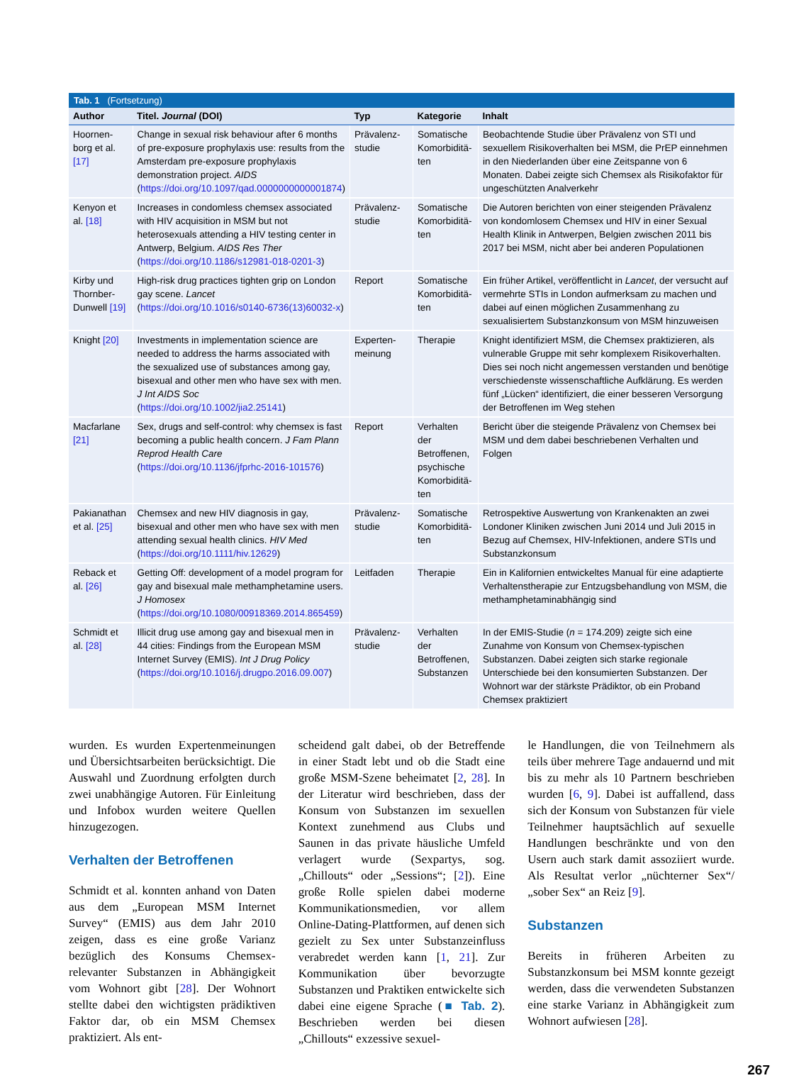Tab. 1 (Fortsetzung)
| Author | Titel. Journal (DOI) | Typ | Kategorie | Inhalt |
| --- | --- | --- | --- | --- |
| Hoornen-borg et al. [17] | Change in sexual risk behaviour after 6 months of pre-exposure prophylaxis use: results from the Amsterdam pre-exposure prophylaxis demonstration project. AIDS ( https://doi.org/10.1097/qad.0000000000001874 ) | Prävalenz-studie | Somatische Komorbiditä-ten | Beobachtende Studie über Prävalenz von STI und sexuellem Risikoverhalten bei MSM, die PrEP einnehmen in den Niederlanden über eine Zeitspanne von 6 Monaten. Dabei zeigte sich Chemsex als Risikofaktor für ungeschützten Analverkehr |
| Kenyon et al. [18] | Increases in condomless chemsex associated with HIV acquisition in MSM but not heterosexuals attending a HIV testing center in Antwerp, Belgium. AIDS Res Ther ( https://doi.org/10.1186/s12981-018-0201-3 ) | Prävalenz-studie | Somatische Komorbiditä-ten | Die Autoren berichten von einer steigenden Prävalenz von kondomlosem Chemsex und HIV in einer Sexual Health Klinik in Antwerpen, Belgien zwischen 2011 bis 2017 bei MSM, nicht aber bei anderen Populationen |
| Kirby und Thornber-Dunwell [19] | High-risk drug practices tighten grip on London gay scene. Lancet ( https://doi.org/10.1016/s0140-6736(13)60032-x ) | Report | Somatische Komorbiditä-ten | Ein früher Artikel, veröffentlicht in Lancet , der versucht auf vermehrte STIs in London aufmerksam zu machen und dabei auf einen möglichen Zusammenhang zu sexualisiertem Substanzkonsum von MSM hinzuweisen |
| Knight [20] | Investments in implementation science are needed to address the harms associated with the sexualized use of substances among gay, bisexual and other men who have sex with men. J Int AIDS Soc ( https://doi.org/10.1002/jia2.25141 ) | Experten-meinung | Therapie | Knight identifiziert MSM, die Chemsex praktizieren, als vulnerable Gruppe mit sehr komplexem Risikoverhalten. Dies sei noch nicht angemessen verstanden und benötige verschiedenste wissenschaftliche Aufklärung. Es werden fünf „Lücken“ identifiziert, die einer besseren Versorgung der Betroffenen im Weg stehen |
| Macfarlane [21] | Sex, drugs and self-control: why chemsex is fast becoming a public health concern. J Fam Plann Reprod Health Care ( https://doi.org/10.1136/jfprhc-2016-101576 ) | Report | Verhalten der Betroffenen, psychische Komorbiditä-ten | Bericht über die steigende Prävalenz von Chemsex bei MSM und dem dabei beschriebenen Verhalten und Folgen |
| Pakianathan et al. [25] | Chemsex and new HIV diagnosis in gay, bisexual and other men who have sex with men attending sexual health clinics. HIV Med ( https://doi.org/10.1111/hiv.12629 ) | Prävalenz-studie | Somatische Komorbiditä-ten | Retrospektive Auswertung von Krankenakten an zwei Londoner Kliniken zwischen Juni 2014 und Juli 2015 in Bezug auf Chemsex, HIV-Infektionen, andere STIs und Substanzkonsum |
| Reback et al. [26] | Getting Off: development of a model program for gay and bisexual male methamphetamine users. J Homosex ( https://doi.org/10.1080/00918369.2014.865459 ) | Leitfaden | Therapie | Ein in Kalifornien entwickeltes Manual für eine adaptierte Verhaltenstherapie zur Entzugsbehandlung von MSM, die methamphetaminabhängig sind |
| Schmidt et al. [28] | Illicit drug use among gay and bisexual men in 44 cities: Findings from the European MSM Internet Survey (EMIS). Int J Drug Policy ( https://doi.org/10.1016/j.drugpo.2016.09.007 ) | Prävalenz-studie | Verhalten der Betroffenen, Substanzen | In der EMIS-Studie ( n = 174.209) zeigte sich eine Zunahme von Konsum von Chemsex-typischen Substanzen. Dabei zeigten sich starke regionale Unterschiede bei den konsumierten Substanzen. Der Wohnort war der stärkste Prädiktor, ob ein Proband Chemsex praktiziert |
wurden. Es wurden Expertenmeinungen und Übersichtsarbeiten berücksichtigt. Die Auswahl und Zuordnung erfolgten durch zwei unabhängige Autoren. Für Einleitung und Infobox wurden weitere Quellen hinzugezogen.
Verhalten der Betroffenen
Schmidt et al. konnten anhand von Daten aus dem „European MSM Internet Survey“ (EMIS) aus dem Jahr 2010 zeigen, dass es eine große Varianz bezüglich des Konsums Chemsex-relevanter Substanzen in Abhängigkeit vom Wohnort gibt [28]. Der Wohnort stellte dabei den wichtigsten prädiktiven Faktor dar, ob ein MSM Chemsex praktiziert. Als ent-
scheidend galt dabei, ob der Betreffende in einer Stadt lebt und ob die Stadt eine große MSM-Szene beheimatet [2, 28]. In der Literatur wird beschrieben, dass der Konsum von Substanzen im sexuellen Kontext zunehmend aus Clubs und Saunen in das private häusliche Umfeld verlagert wurde (Sexpartys, sog. „Chillouts“ oder „Sessions“; [2]). Eine große Rolle spielen dabei moderne Kommunikationsmedien, vor allem Online-Dating-Plattformen, auf denen sich gezielt zu Sex unter Substanzeinfluss verabredet werden kann [1, 21]. Zur Kommunikation über bevorzugte Substanzen und Praktiken entwickelte sich dabei eine eigene Sprache (■ Tab. 2). Beschrieben werden bei diesen „Chillouts“ exzessive sexuel-
le Handlungen, die von Teilnehmern als teils über mehrere Tage andauernd und mit bis zu mehr als 10 Partnern beschrieben wurden [6, 9]. Dabei ist auffallend, dass sich der Konsum von Substanzen für viele Teilnehmer hauptsächlich auf sexuelle Handlungen beschränkte und von den Usern auch stark damit assoziiert wurde. Als Resultat verlor „nüchterner Sex“/„sober Sex“ an Reiz [9].
Substanzen
Bereits in früheren Arbeiten zu Substanzkonsum bei MSM konnte gezeigt werden, dass die verwendeten Substanzen eine starke Varianz in Abhängigkeit zum Wohnort aufwiesen [28].
267